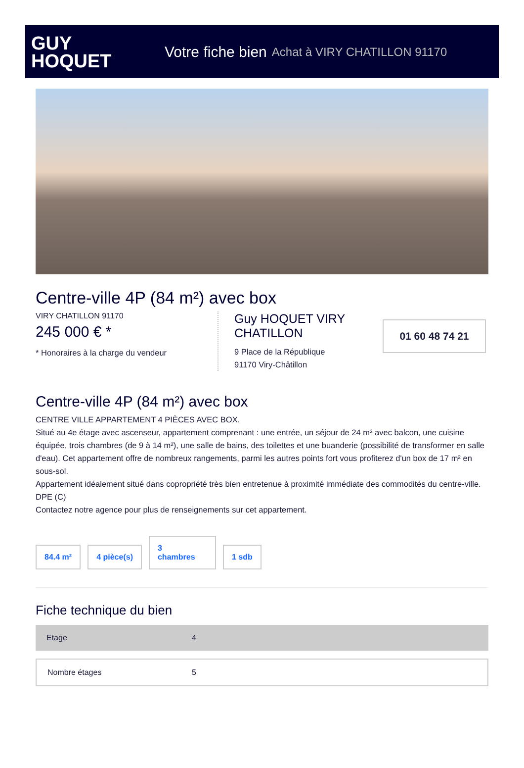GUY
HOQUET
Votre fiche bien Achat à VIRY CHATILLON 91170
Centre-ville 4P (84 m²) avec box
VIRY CHATILLON 91170
245 000 € *
* Honoraires à la charge du vendeur
Guy HOQUET VIRY CHATILLON
9 Place de la République
91170 Viry-Châtillon
01 60 48 74 21
Centre-ville 4P (84 m²) avec box
CENTRE VILLE APPARTEMENT 4 PIÈCES AVEC BOX.
Situé au 4e étage avec ascenseur, appartement comprenant : une entrée, un séjour de 24 m² avec balcon, une cuisine équipée, trois chambres (de 9 à 14 m²), une salle de bains, des toilettes et une buanderie (possibilité de transformer en salle d'eau). Cet appartement offre de nombreux rangements, parmi les autres points fort vous profiterez d'un box de 17 m² en sous-sol.
Appartement idéalement situé dans copropriété très bien entretenue à proximité immédiate des commodités du centre-ville. DPE (C)
Contactez notre agence pour plus de renseignements sur cet appartement.
84.4 m²
4 pièce(s)
3
chambres
1 sdb
Fiche technique du bien
| Etage | 4 |
| Nombre étages | 5 |